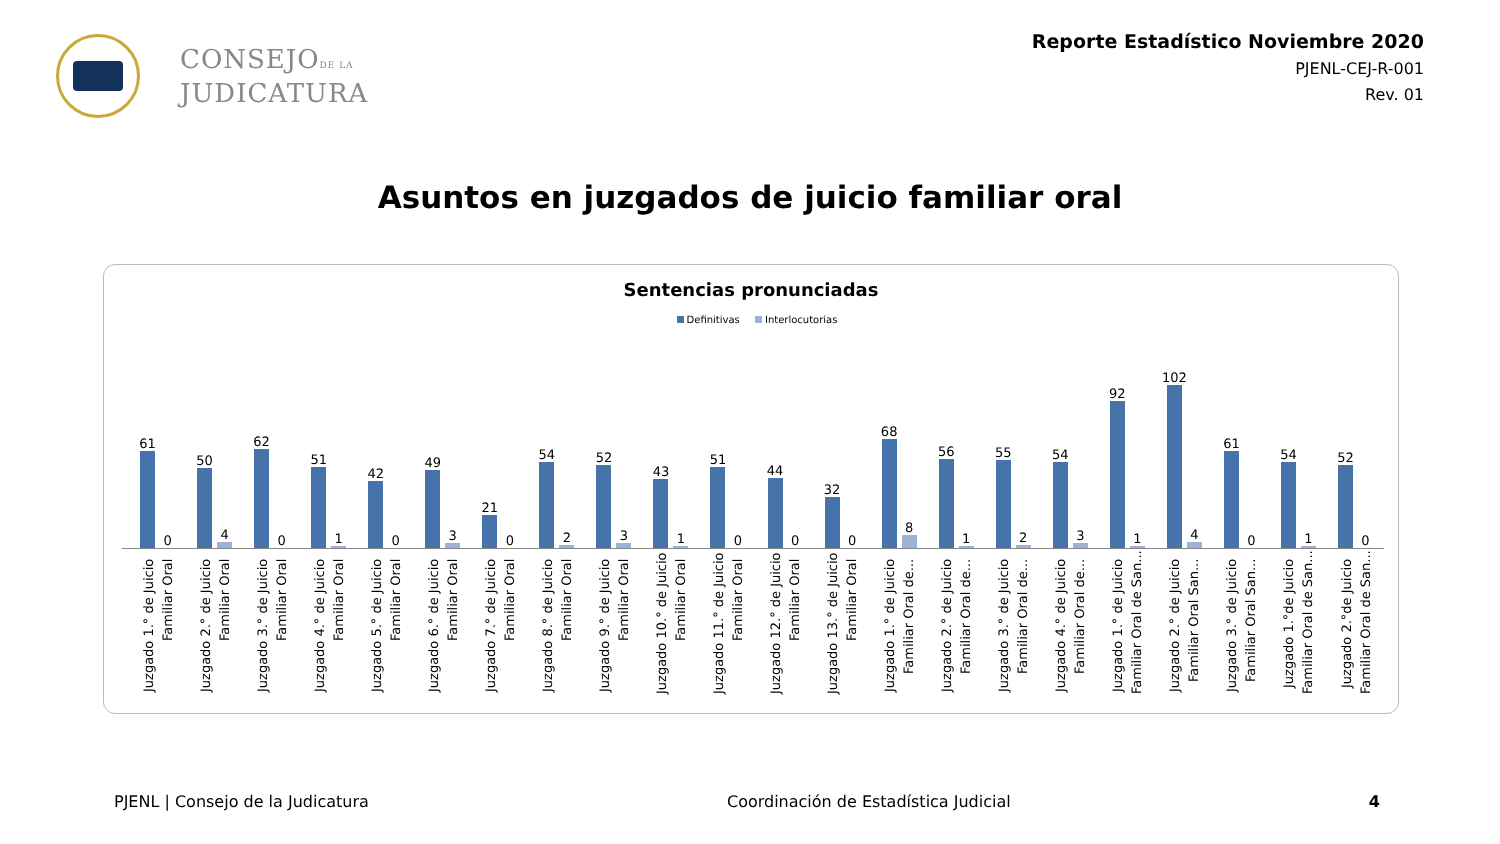CONSEJODE LA
JUDICATURA
Reporte Estadístico Noviembre 2020
PJENL-CEJ-R-001
Rev. 01
Asuntos en juzgados de juicio familiar oral
Sentencias pronunciadas
Definitivas Interlocutorias
61
0
50
4
62
0
51
1
42
0
49
3
21
0
54
2
52
3
43
1
51
0
44
0
32
0
68
8
56
1
55
2
54
3
92
1
102
4
61
0
54
1
52
0
Juzgado 1.° de Juicio
Familiar Oral
Juzgado 2.° de Juicio
Familiar Oral
Juzgado 3.° de Juicio
Familiar Oral
Juzgado 4.° de Juicio
Familiar Oral
Juzgado 5.° de Juicio
Familiar Oral
Juzgado 6.° de Juicio
Familiar Oral
Juzgado 7.° de Juicio
Familiar Oral
Juzgado 8.° de Juicio
Familiar Oral
Juzgado 9.° de Juicio
Familiar Oral
Juzgado 10.° de Juicio
Familiar Oral
Juzgado 11.° de Juicio
Familiar Oral
Juzgado 12.° de Juicio
Familiar Oral
Juzgado 13.° de Juicio
Familiar Oral
Juzgado 1.° de Juicio
Familiar Oral de...
Juzgado 2.° de Juicio
Familiar Oral de...
Juzgado 3.° de Juicio
Familiar Oral de...
Juzgado 4.° de Juicio
Familiar Oral de...
Juzgado 1.° de Juicio
Familiar Oral de San...
Juzgado 2.° de Juicio
Familiar Oral San...
Juzgado 3.° de Juicio
Familiar Oral San...
Juzgado 1.°de Juicio
Familiar Oral de San...
Juzgado 2.°de Juicio
Familiar Oral de San...
PJENL | Consejo de la Judicatura Coordinación de Estadística Judicial 4